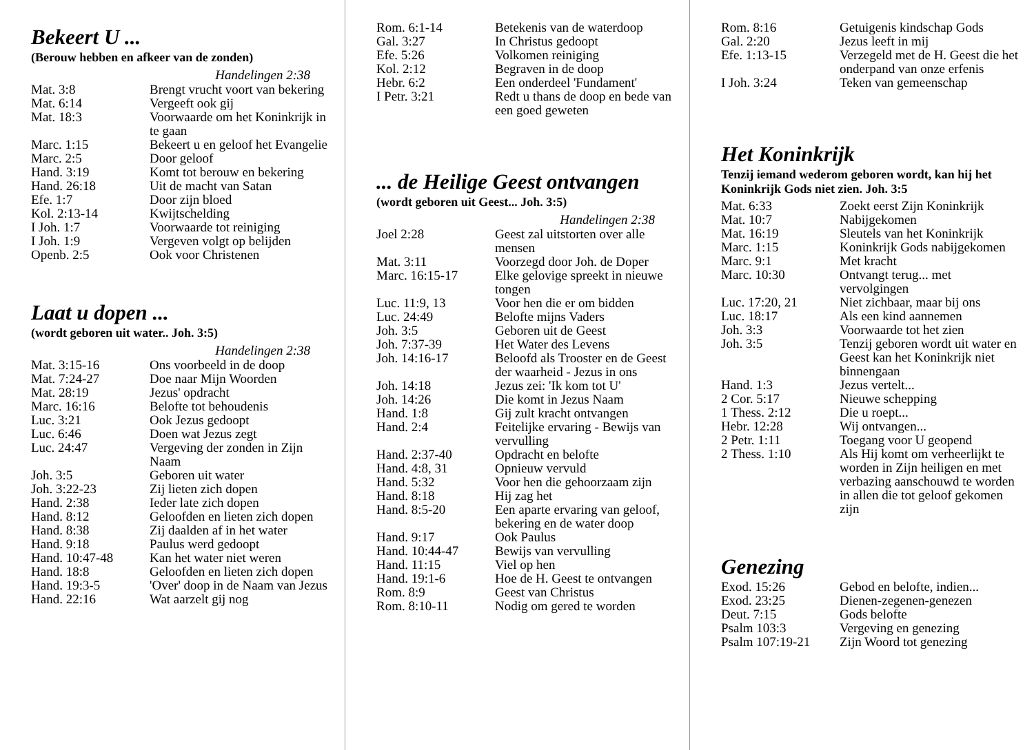Bekeert U ...
(Berouw hebben en afkeer van de zonden)
Handelingen 2:38
| Mat. 3:8 | Brengt vrucht voort van bekering |
| Mat. 6:14 | Vergeeft ook gij |
| Mat. 18:3 | Voorwaarde om het Koninkrijk in te gaan |
| Marc. 1:15 | Bekeert u en geloof het Evangelie |
| Marc. 2:5 | Door geloof |
| Hand. 3:19 | Komt tot berouw en bekering |
| Hand. 26:18 | Uit de macht van Satan |
| Efe. 1:7 | Door zijn bloed |
| Kol. 2:13-14 | Kwijtschelding |
| I Joh. 1:7 | Voorwaarde tot reiniging |
| I Joh. 1:9 | Vergeven volgt op belijden |
| Openb. 2:5 | Ook voor Christenen |
Laat u dopen ...
(wordt geboren uit water.. Joh. 3:5)
Handelingen 2:38
| Mat. 3:15-16 | Ons voorbeeld in de doop |
| Mat. 7:24-27 | Doe naar Mijn Woorden |
| Mat. 28:19 | Jezus' opdracht |
| Marc. 16:16 | Belofte tot behoudenis |
| Luc. 3:21 | Ook Jezus gedoopt |
| Luc. 6:46 | Doen wat Jezus zegt |
| Luc. 24:47 | Vergeving der zonden in Zijn Naam |
| Joh. 3:5 | Geboren uit water |
| Joh. 3:22-23 | Zij lieten zich dopen |
| Hand. 2:38 | Ieder late zich dopen |
| Hand. 8:12 | Geloofden en lieten zich dopen |
| Hand. 8:38 | Zij daalden af in het water |
| Hand. 9:18 | Paulus werd gedoopt |
| Hand. 10:47-48 | Kan het water niet weren |
| Hand. 18:8 | Geloofden en lieten zich dopen |
| Hand. 19:3-5 | 'Over' doop in de Naam van Jezus |
| Hand. 22:16 | Wat aarzelt gij nog |
| Rom. 6:1-14 | Betekenis van de waterdoop |
| Gal. 3:27 | In Christus gedoopt |
| Efe. 5:26 | Volkomen reiniging |
| Kol. 2:12 | Begraven in de doop |
| Hebr. 6:2 | Een onderdeel 'Fundament' |
| I Petr. 3:21 | Redt u thans de doop en bede van een goed geweten |
... de Heilige Geest ontvangen
(wordt geboren uit Geest... Joh. 3:5)
Handelingen 2:38
| Joel 2:28 | Geest zal uitstorten over alle mensen |
| Mat. 3:11 | Voorzegd door Joh. de Doper |
| Marc. 16:15-17 | Elke gelovige spreekt in nieuwe tongen |
| Luc. 11:9, 13 | Voor hen die er om bidden |
| Luc. 24:49 | Belofte mijns Vaders |
| Joh. 3:5 | Geboren uit de Geest |
| Joh. 7:37-39 | Het Water des Levens |
| Joh. 14:16-17 | Beloofd als Trooster en de Geest der waarheid - Jezus in ons |
| Joh. 14:18 | Jezus zei: 'Ik kom tot U' |
| Joh. 14:26 | Die komt in Jezus Naam |
| Hand. 1:8 | Gij zult kracht ontvangen |
| Hand. 2:4 | Feitelijke ervaring - Bewijs van vervulling |
| Hand. 2:37-40 | Opdracht en belofte |
| Hand. 4:8, 31 | Opnieuw vervuld |
| Hand. 5:32 | Voor hen die gehoorzaam zijn |
| Hand. 8:18 | Hij zag het |
| Hand. 8:5-20 | Een aparte ervaring van geloof, bekering en de water doop |
| Hand. 9:17 | Ook Paulus |
| Hand. 10:44-47 | Bewijs van vervulling |
| Hand. 11:15 | Viel op hen |
| Hand. 19:1-6 | Hoe de H. Geest te ontvangen |
| Rom. 8:9 | Geest van Christus |
| Rom. 8:10-11 | Nodig om gered te worden |
| Rom. 8:16 | Getuigenis kindschap Gods |
| Gal. 2:20 | Jezus leeft in mij |
| Efe. 1:13-15 | Verzegeld met de H. Geest die het onderpand van onze erfenis |
| I Joh. 3:24 | Teken van gemeenschap |
Het Koninkrijk
Tenzij iemand wederom geboren wordt, kan hij het Koninkrijk Gods niet zien. Joh. 3:5
| Mat. 6:33 | Zoekt eerst Zijn Koninkrijk |
| Mat. 10:7 | Nabijgekomen |
| Mat. 16:19 | Sleutels van het Koninkrijk |
| Marc. 1:15 | Koninkrijk Gods nabijgekomen |
| Marc. 9:1 | Met kracht |
| Marc. 10:30 | Ontvangt terug... met vervolgingen |
| Luc. 17:20, 21 | Niet zichbaar, maar bij ons |
| Luc. 18:17 | Als een kind aannemen |
| Joh. 3:3 | Voorwaarde tot het zien |
| Joh. 3:5 | Tenzij geboren wordt uit water en Geest kan het Koninkrijk niet binnengaan |
| Hand. 1:3 | Jezus vertelt... |
| 2 Cor. 5:17 | Nieuwe schepping |
| 1 Thess. 2:12 | Die u roept... |
| Hebr. 12:28 | Wij ontvangen... |
| 2 Petr. 1:11 | Toegang voor U geopend |
| 2 Thess. 1:10 | Als Hij komt om verheerlijkt te worden in Zijn heiligen en met verbazing aanschouwd te worden in allen die tot geloof gekomen zijn |
Genezing
| Exod. 15:26 | Gebod en belofte, indien... |
| Exod. 23:25 | Dienen-zegenen-genezen |
| Deut. 7:15 | Gods belofte |
| Psalm 103:3 | Vergeving en genezing |
| Psalm 107:19-21 | Zijn Woord tot genezing |